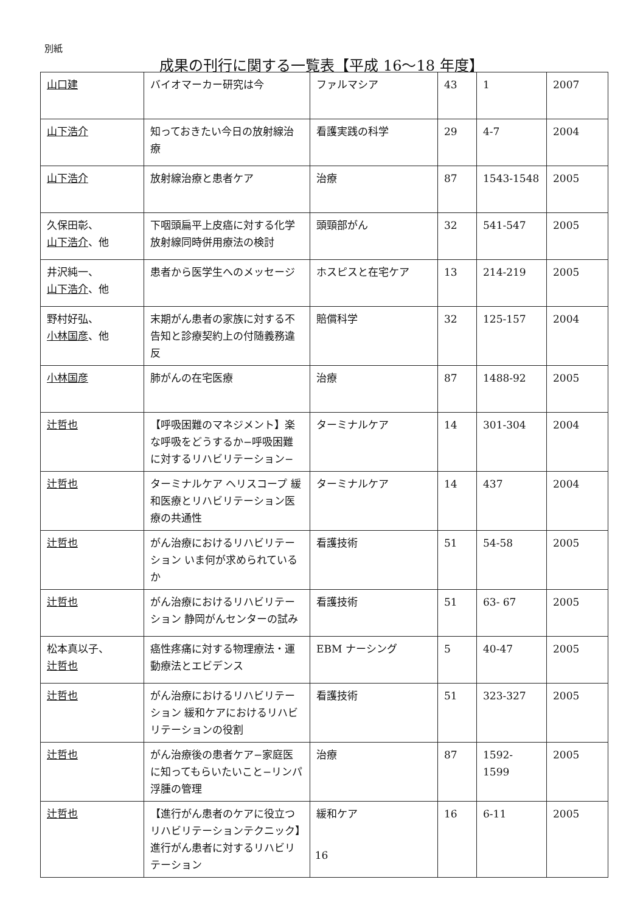別紙
成果の刊行に関する一覧表【平成 16〜18 年度】
| 山口建 | バイオマーカー研究は今 | ファルマシア | 43 | 1 | 2007 |
| 山下浩介 | 知っておきたい今日の放射線治療 | 看護実践の科学 | 29 | 4-7 | 2004 |
| 山下浩介 | 放射線治療と患者ケア | 治療 | 87 | 1543-1548 | 2005 |
| 久保田彰、 山下浩介 、他 | 下咽頭扁平上皮癌に対する化学放射線同時併用療法の検討 | 頭頸部がん | 32 | 541-547 | 2005 |
| 井沢純一、 山下浩介 、他 | 患者から医学生へのメッセージ | ホスピスと在宅ケア | 13 | 214-219 | 2005 |
| 野村好弘、 小林国彦 、他 | 末期がん患者の家族に対する不告知と診療契約上の付随義務違反 | 賠償科学 | 32 | 125-157 | 2004 |
| 小林国彦 | 肺がんの在宅医療 | 治療 | 87 | 1488-92 | 2005 |
| 辻哲也 | 【呼吸困難のマネジメント】楽な呼吸をどうするか−呼吸困難に対するリハビリテーション− | ターミナルケア | 14 | 301-304 | 2004 |
| 辻哲也 | ターミナルケア ヘリスコープ 緩和医療とリハビリテーション医療の共通性 | ターミナルケア | 14 | 437 | 2004 |
| 辻哲也 | がん治療におけるリハビリテーション いま何が求められているか | 看護技術 | 51 | 54-58 | 2005 |
| 辻哲也 | がん治療におけるリハビリテーション 静岡がんセンターの試み | 看護技術 | 51 | 63- 67 | 2005 |
| 松本真以子、 辻哲也 | 癌性疼痛に対する物理療法・運動療法とエビデンス | EBM ナーシング | 5 | 40-47 | 2005 |
| 辻哲也 | がん治療におけるリハビリテーション 緩和ケアにおけるリハビリテーションの役割 | 看護技術 | 51 | 323-327 | 2005 |
| 辻哲也 | がん治療後の患者ケア−家庭医に知ってもらいたいこと−リンパ浮腫の管理 | 治療 | 87 | 1592- 1599 | 2005 |
| 辻哲也 | 【進行がん患者のケアに役立つリハビリテーションテクニック】進行がん患者に対するリハビリテーション | 緩和ケア | 16 | 6-11 | 2005 |
16